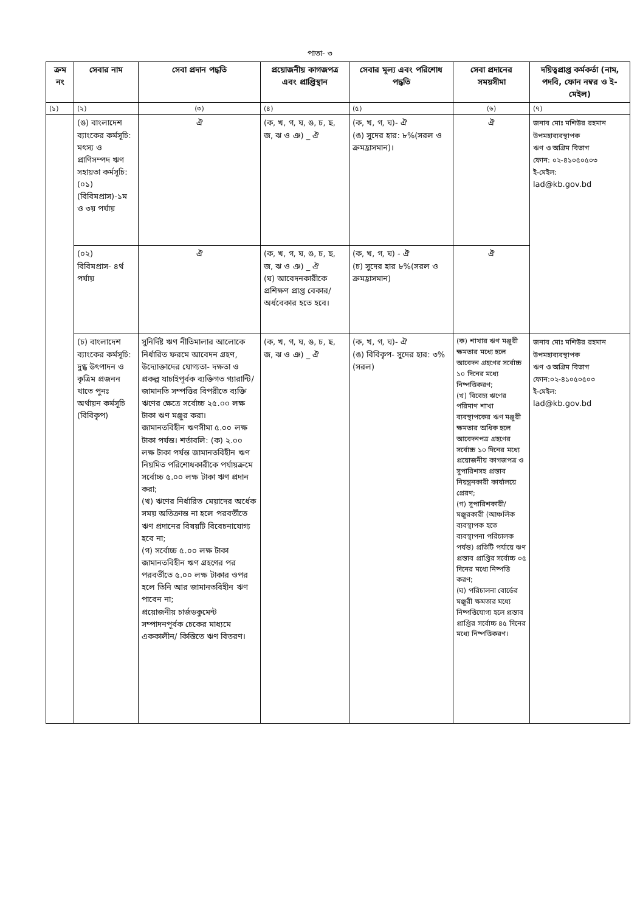পাতা- ৩
| ক্রম নং | সেবার নাম | সেবা প্রদান পদ্ধতি | প্রয়োজনীয় কাগজপত্র এবং প্রাপ্তিস্থান | সেবার মূল্য এবং পরিশোধ পদ্ধতি | সেবা প্রদানের সময়সীমা | দয়িত্বপ্রাপ্ত কর্মকর্তা (নাম, পদবি, ফোন নম্বর ও ই-মেইল) |
| --- | --- | --- | --- | --- | --- | --- |
| (১) | (২) | (৩) | (৪) | (৫) | (৬) | (৭) |
| | (ঙ) বাংলাদেশ ব্যাংকের কর্মসূচি: মৎস্য ও প্রাণিসম্পদ ঋণ সহায়তা কর্মসূচি: (০১) (বিবিমপ্রাস)-১ম ও ৩য় পর্যায় | ঐ | (ক, খ, গ, ঘ, ঙ, চ, ছ, জ, ঝ ও ঞ) _ ঐ | (ক, খ, গ, ঘ)- ঐ (ঙ) সুদের হার: ৮%(সরল ও ক্রমহ্রাসমান)। | ঐ | জনাব মোঃ মশিউর রহমান উপমহাব্যবস্থাপক ঋণ ও অগ্রিম বিভাগ ফোন: ০২-৪১০৫০৫০৩ ই-মেইল: lad@kb.gov.bd |
| | (০২) বিবিমপ্রাস- ৪র্থ পর্যায় | ঐ | (ক, খ, গ, ঘ, ঙ, চ, ছ, জ, ঝ ও ঞ) _ ঐ (ঘ) আবেদনকারীকে প্রশিক্ষণ প্রাপ্ত বেকার/অর্ধবেকার হতে হবে। | (ক, খ, গ, ঘ) - ঐ (চ) সুদের হার ৮%(সরল ও ক্রমহ্রাসমান) | ঐ | |
| | (চ) বাংলাদেশ ব্যাংকের কর্মসূচি: দুগ্ধ উৎপাদন ও কৃত্রিম প্রজনন খাতে পুনঃ অর্থায়ন কর্মসূচি (বিবিকৃপ) | সুনির্দিষ্ট ঋণ নীতিমালার আলোকে নির্ধারিত ফরমে আবেদন গ্রহণ, উদ্যোক্তাদের যোগ্যতা- দক্ষতা ও প্রকল্প যাচাইপূর্বক ব্যক্তিগত গ্যারান্টি/জামানতি সম্পত্তির বিপরীতে ব্যক্তি ঋণের ক্ষেত্রে সর্বোচ্চ ২৫.০০ লক্ষ টাকা ঋণ মঞ্জুর করা। জামানতবিহীন ঋণসীমা ৫.০০ লক্ষ টাকা পর্যন্ত। শর্তাবলি: (ক) ২.০০ লক্ষ টাকা পর্যন্ত জামানতবিহীন ঋণ নিয়মিত পরিশোধকারীকে পর্যায়ক্রমে সর্বোচ্চ ৫.০০ লক্ষ টাকা ঋণ প্রদান করা; (খ) ঋণের নির্ধারিত মেয়াদের অর্ধেক সময় অতিক্রান্ত না হলে পরবর্তীতে ঋণ প্রদানের বিষয়টি বিবেচনাযোগ্য হবে না; (গ) সর্বোচ্চ ৫.০০ লক্ষ টাকা জামানতবিহীন ঋণ গ্রহণের পর পরবর্তীতে ৫.০০ লক্ষ টাকার ওপর হলে তিনি আর জামানতবিহীন ঋণ পাবেন না; প্রয়োজনীয় চার্জডকুমেন্ট সম্পাদনপূর্বক চেকের মাধ্যমে এককালীন/ কিস্তিতে ঋণ বিতরণ। | (ক, খ, গ, ঘ, ঙ, চ, ছ, জ, ঝ ও ঞ) _ ঐ | (ক, খ, গ, ঘ)- ঐ (ঙ) বিবিকৃপ- সুদের হার: ৩% (সরল) | (ক) শাখার ঋণ মঞ্জুরী ক্ষমতার মধ্যে হলে আবেদন গ্রহণের সর্বোচ্চ ১০ দিনের মধ্যে নিষ্পত্তিকরণ; (খ) বিবেচ্য ঋণের পরিমাণ শাখা ব্যবস্থাপকের ঋণ মঞ্জুরী ক্ষমতার অধিক হলে আবেদনপত্র গ্রহণের সর্বোচ্চ ১০ দিনের মধ্যে প্রয়োজনীয় কাগজপত্র ও সুপারিশসহ প্রস্তাব নিয়ন্ত্রনকারী কার্যালয়ে প্রেরণ; (গ) সুপারিশকারী/ মঞ্জুরকারী (আঞ্চলিক ব্যবস্থাপক হতে ব্যবস্থাপনা পরিচালক পর্যন্ত) প্রতিটি পর্যায়ে ঋণ প্রস্তাব প্রাপ্তির সর্বোচ্চ ০৫ দিনের মধ্যে নিষ্পত্তি করণ; (ঘ) পরিচালনা বোর্ডের মঞ্জুরী ক্ষমতার মধ্যে নিষ্পত্তিযোগ্য হলে প্রস্তাব প্রাপ্তির সর্বোচ্চ ৪৫ দিনের মধ্যে নিষ্পত্তিকরণ। | জনাব মোঃ মশিউর রহমান উপমহাব্যবস্থাপক ঋণ ও অগ্রিম বিভাগ ফোন:০২-৪১০৫০৫০৩ ই-মেইল: lad@kb.gov.bd |